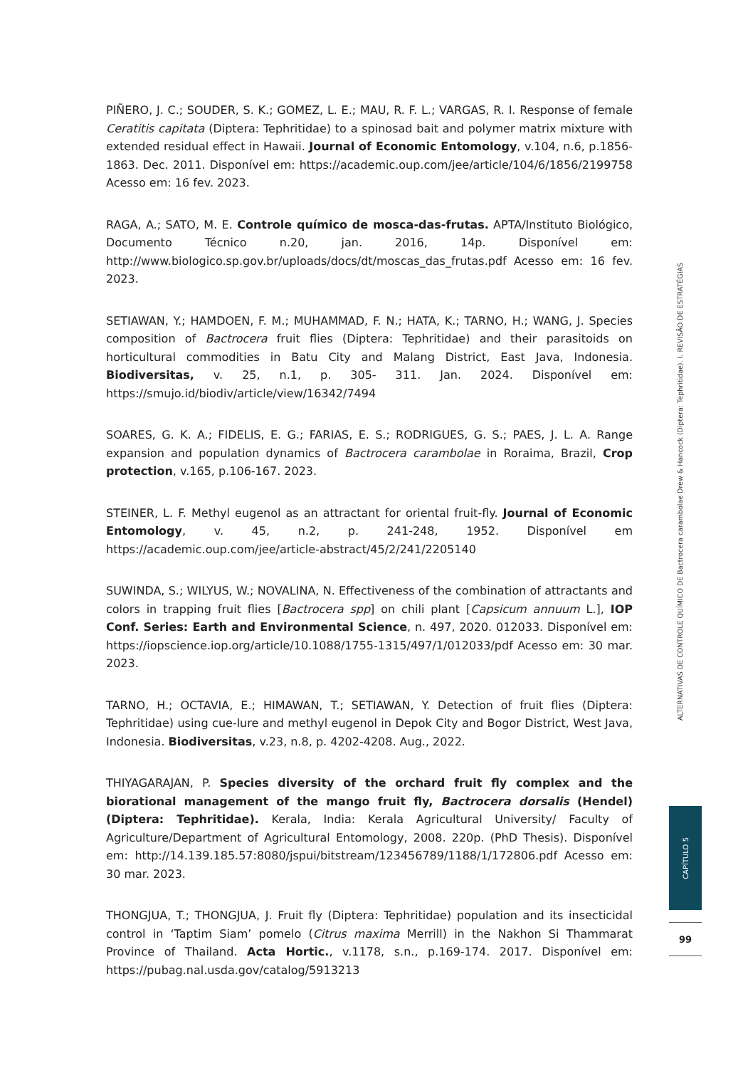PIÑERO, J. C.; SOUDER, S. K.; GOMEZ, L. E.; MAU, R. F. L.; VARGAS, R. I. Response of female Ceratitis capitata (Diptera: Tephritidae) to a spinosad bait and polymer matrix mixture with extended residual effect in Hawaii. Journal of Economic Entomology, v.104, n.6, p.1856-1863. Dec. 2011. Disponível em: https://academic.oup.com/jee/article/104/6/1856/2199758 Acesso em: 16 fev. 2023.
RAGA, A.; SATO, M. E. Controle químico de mosca-das-frutas. APTA/Instituto Biológico, Documento Técnico n.20, jan. 2016, 14p. Disponível em: http://www.biologico.sp.gov.br/uploads/docs/dt/moscas_das_frutas.pdf Acesso em: 16 fev. 2023.
SETIAWAN, Y.; HAMDOEN, F. M.; MUHAMMAD, F. N.; HATA, K.; TARNO, H.; WANG, J. Species composition of Bactrocera fruit flies (Diptera: Tephritidae) and their parasitoids on horticultural commodities in Batu City and Malang District, East Java, Indonesia. Biodiversitas, v. 25, n.1, p. 305- 311. Jan. 2024. Disponível em: https://smujo.id/biodiv/article/view/16342/7494
SOARES, G. K. A.; FIDELIS, E. G.; FARIAS, E. S.; RODRIGUES, G. S.; PAES, J. L. A. Range expansion and population dynamics of Bactrocera carambolae in Roraima, Brazil, Crop protection, v.165, p.106-167. 2023.
STEINER, L. F. Methyl eugenol as an attractant for oriental fruit-fly. Journal of Economic Entomology, v. 45, n.2, p. 241-248, 1952. Disponível em https://academic.oup.com/jee/article-abstract/45/2/241/2205140
SUWINDA, S.; WILYUS, W.; NOVALINA, N. Effectiveness of the combination of attractants and colors in trapping fruit flies [Bactrocera spp] on chili plant [Capsicum annuum L.], IOP Conf. Series: Earth and Environmental Science, n. 497, 2020. 012033. Disponível em: https://iopscience.iop.org/article/10.1088/1755-1315/497/1/012033/pdf Acesso em: 30 mar. 2023.
TARNO, H.; OCTAVIA, E.; HIMAWAN, T.; SETIAWAN, Y. Detection of fruit flies (Diptera: Tephritidae) using cue-lure and methyl eugenol in Depok City and Bogor District, West Java, Indonesia. Biodiversitas, v.23, n.8, p. 4202-4208. Aug., 2022.
THIYAGARAJAN, P. Species diversity of the orchard fruit fly complex and the biorational management of the mango fruit fly, Bactrocera dorsalis (Hendel) (Diptera: Tephritidae). Kerala, India: Kerala Agricultural University/ Faculty of Agriculture/Department of Agricultural Entomology, 2008. 220p. (PhD Thesis). Disponível em: http://14.139.185.57:8080/jspui/bitstream/123456789/1188/1/172806.pdf Acesso em: 30 mar. 2023.
THONGJUA, T.; THONGJUA, J. Fruit fly (Diptera: Tephritidae) population and its insecticidal control in ‘Taptim Siam’ pomelo (Citrus maxima Merrill) in the Nakhon Si Thammarat Province of Thailand. Acta Hortic., v.1178, s.n., p.169-174. 2017. Disponível em: https://pubag.nal.usda.gov/catalog/5913213
ALTERNATIVAS DE CONTROLE QUÍMICO DE Bactrocera carambolae Drew & Hancock (Diptera: Tephritidae). I. REVISÃO DE ESTRATÉGIAS
CAPÍTULO 5
99